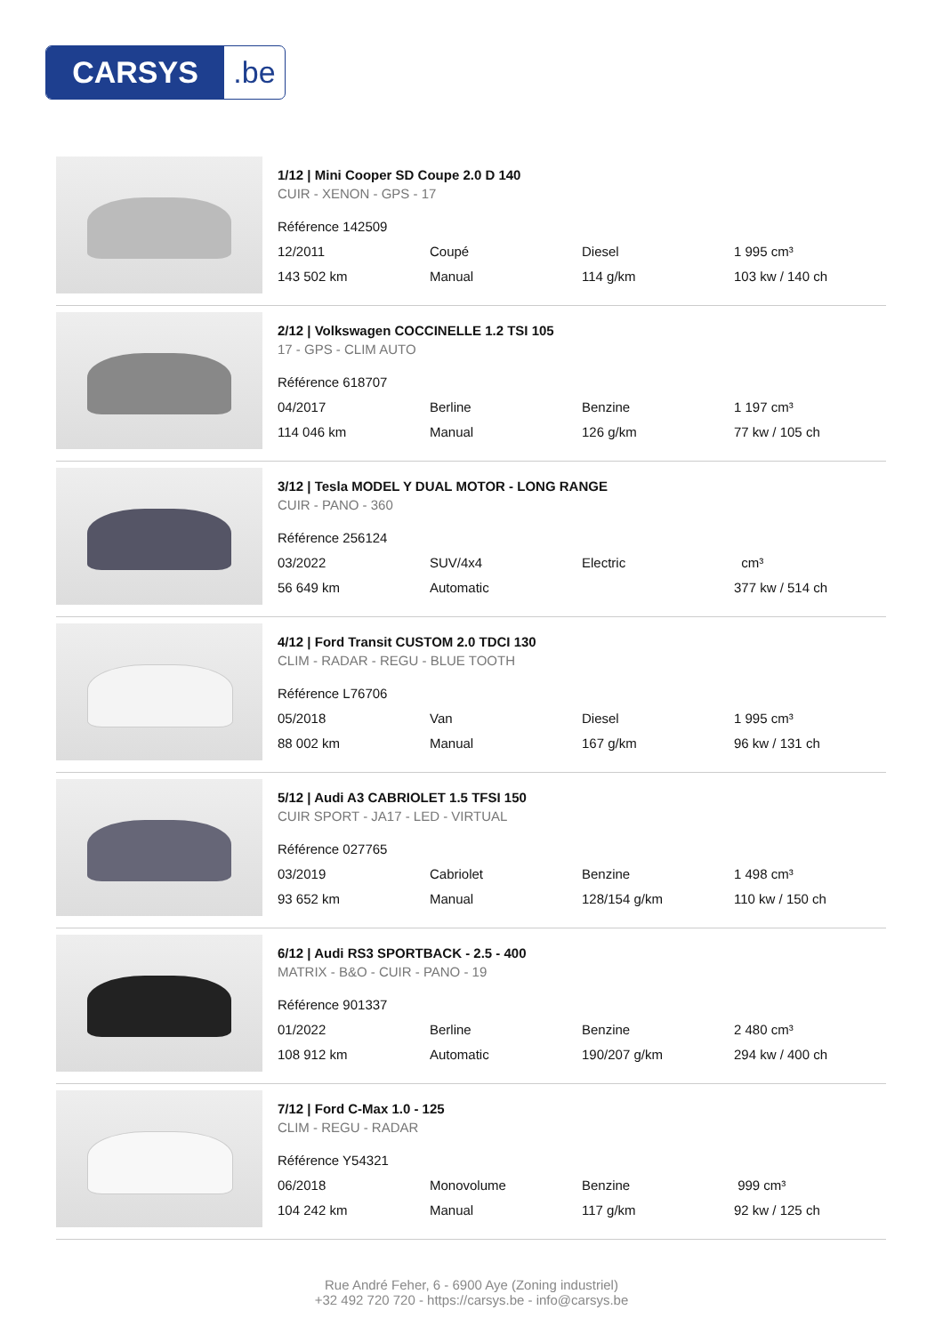CARSYS.be
1/12 | Mini Cooper SD Coupe 2.0 D 140
CUIR - XENON - GPS - 17
| Référence 142509 | | | |
| 12/2011 | Coupé | Diesel | 1 995 cm³ |
| 143 502 km | Manual | 114 g/km | 103 kw / 140 ch |
2/12 | Volkswagen COCCINELLE 1.2 TSI 105
17 - GPS - CLIM AUTO
| Référence 618707 | | | |
| 04/2017 | Berline | Benzine | 1 197 cm³ |
| 114 046 km | Manual | 126 g/km | 77 kw / 105 ch |
3/12 | Tesla MODEL Y DUAL MOTOR - LONG RANGE
CUIR - PANO - 360
| Référence 256124 | | | |
| 03/2022 | SUV/4x4 | Electric | cm³ |
| 56 649 km | Automatic | | 377 kw / 514 ch |
4/12 | Ford Transit CUSTOM 2.0 TDCI 130
CLIM - RADAR - REGU - BLUE TOOTH
| Référence L76706 | | | |
| 05/2018 | Van | Diesel | 1 995 cm³ |
| 88 002 km | Manual | 167 g/km | 96 kw / 131 ch |
5/12 | Audi A3 CABRIOLET 1.5 TFSI 150
CUIR SPORT - JA17 - LED - VIRTUAL
| Référence 027765 | | | |
| 03/2019 | Cabriolet | Benzine | 1 498 cm³ |
| 93 652 km | Manual | 128/154 g/km | 110 kw / 150 ch |
6/12 | Audi RS3 SPORTBACK - 2.5 - 400
MATRIX - B&O - CUIR - PANO - 19
| Référence 901337 | | | |
| 01/2022 | Berline | Benzine | 2 480 cm³ |
| 108 912 km | Automatic | 190/207 g/km | 294 kw / 400 ch |
7/12 | Ford C-Max 1.0 - 125
CLIM - REGU - RADAR
| Référence Y54321 | | | |
| 06/2018 | Monovolume | Benzine | 999 cm³ |
| 104 242 km | Manual | 117 g/km | 92 kw / 125 ch |
Rue André Feher, 6 - 6900 Aye (Zoning industriel)
+32 492 720 720 - https://carsys.be - info@carsys.be